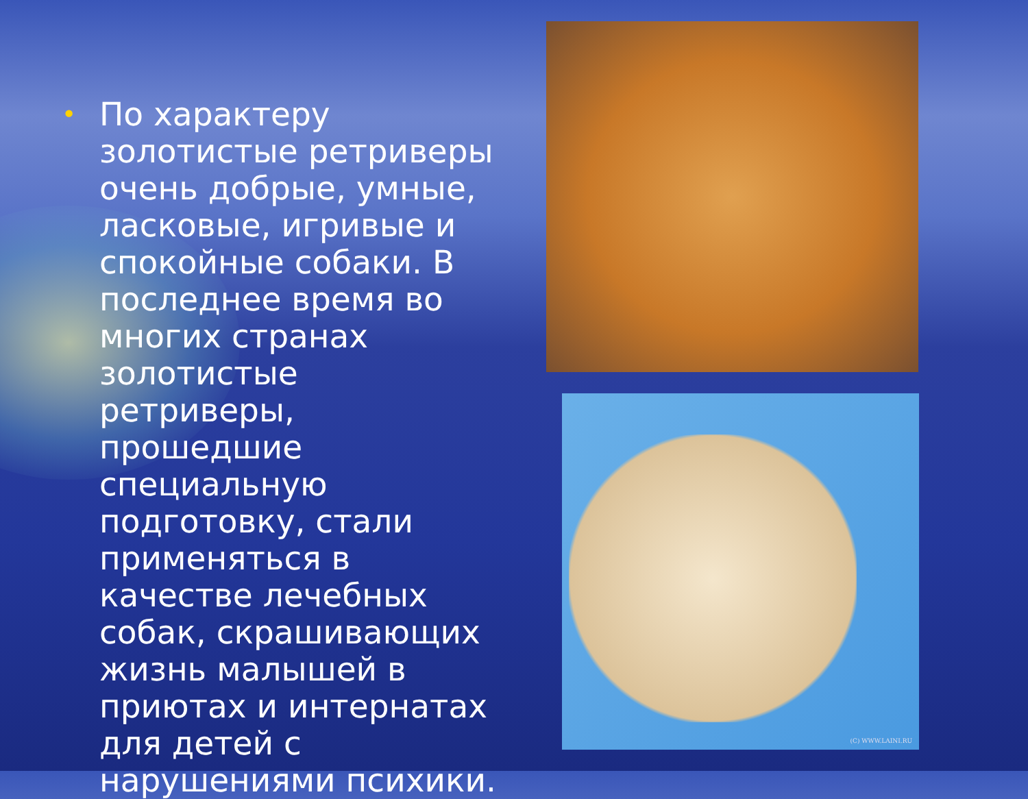•
По характеру золотистые ретриверы очень добрые, умные, ласковые, игривые и спокойные собаки. В последнее время во многих странах золотистые ретриверы, прошедшие специальную подготовку, стали применяться в качестве лечебных собак, скрашивающих жизнь малышей в приютах и интернатах для детей с нарушениями психики.
(C) WWW.LAINI.RU